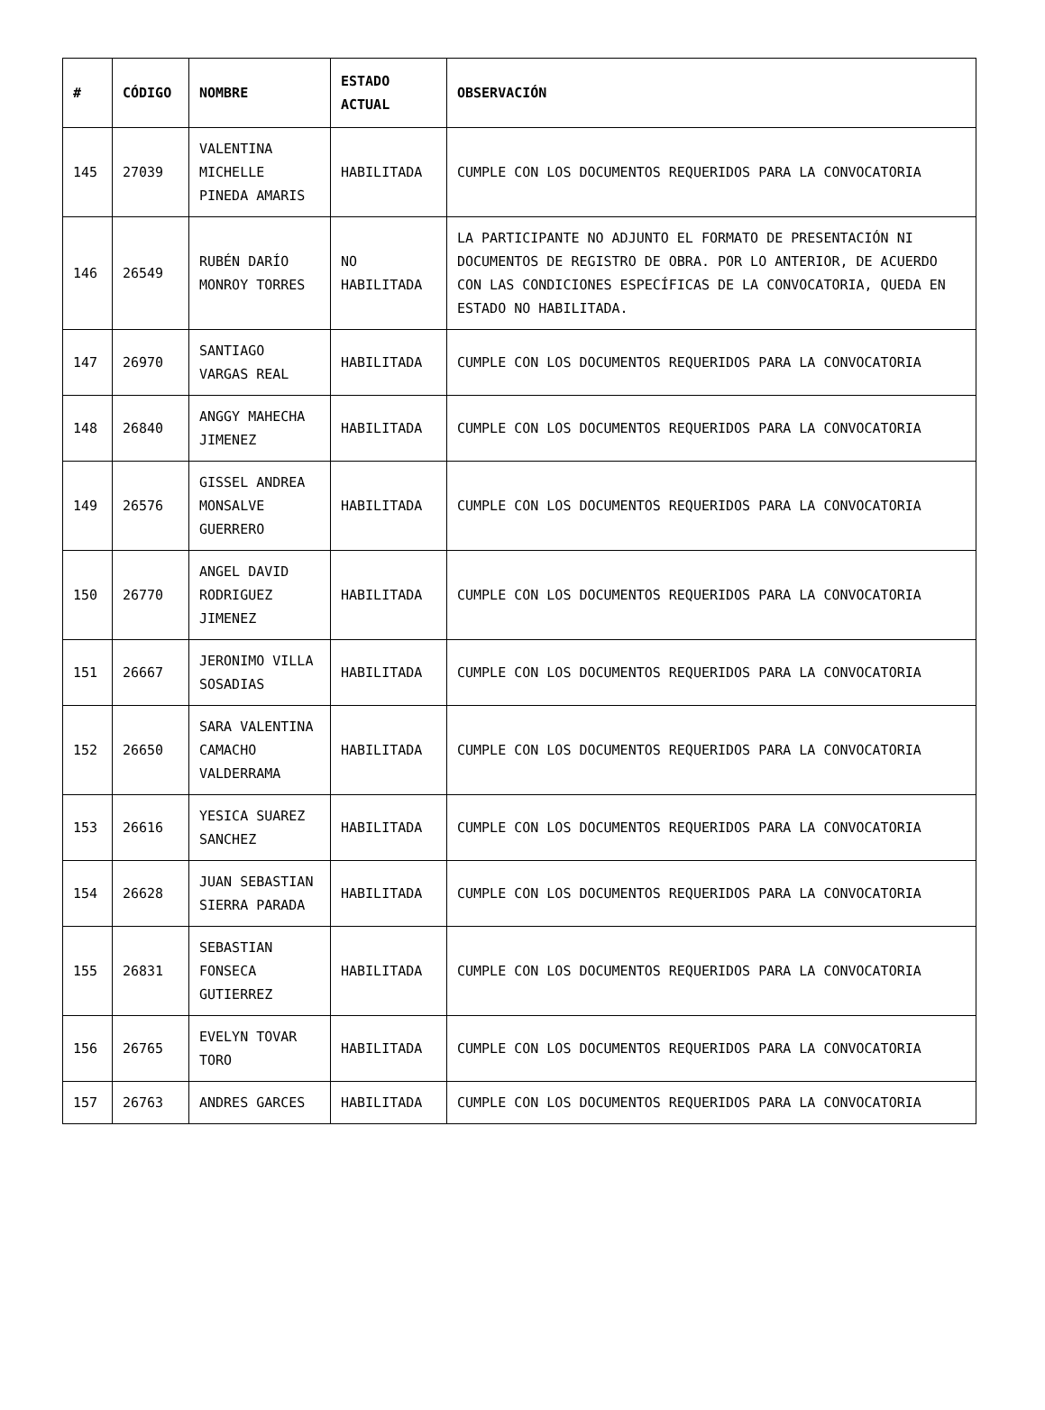| # | CÓDIGO | NOMBRE | ESTADO ACTUAL | OBSERVACIÓN |
| --- | --- | --- | --- | --- |
| 145 | 27039 | VALENTINA MICHELLE PINEDA AMARIS | HABILITADA | CUMPLE CON LOS DOCUMENTOS REQUERIDOS PARA LA CONVOCATORIA |
| 146 | 26549 | RUBÉN DARÍO MONROY TORRES | NO HABILITADA | LA PARTICIPANTE NO ADJUNTO EL FORMATO DE PRESENTACIÓN NI DOCUMENTOS DE REGISTRO DE OBRA. POR LO ANTERIOR, DE ACUERDO CON LAS CONDICIONES ESPECÍFICAS DE LA CONVOCATORIA, QUEDA EN ESTADO NO HABILITADA. |
| 147 | 26970 | SANTIAGO VARGAS REAL | HABILITADA | CUMPLE CON LOS DOCUMENTOS REQUERIDOS PARA LA CONVOCATORIA |
| 148 | 26840 | ANGGY MAHECHA JIMENEZ | HABILITADA | CUMPLE CON LOS DOCUMENTOS REQUERIDOS PARA LA CONVOCATORIA |
| 149 | 26576 | GISSEL ANDREA MONSALVE GUERRERO | HABILITADA | CUMPLE CON LOS DOCUMENTOS REQUERIDOS PARA LA CONVOCATORIA |
| 150 | 26770 | ANGEL DAVID RODRIGUEZ JIMENEZ | HABILITADA | CUMPLE CON LOS DOCUMENTOS REQUERIDOS PARA LA CONVOCATORIA |
| 151 | 26667 | JERONIMO VILLA SOSADIAS | HABILITADA | CUMPLE CON LOS DOCUMENTOS REQUERIDOS PARA LA CONVOCATORIA |
| 152 | 26650 | SARA VALENTINA CAMACHO VALDERRAMA | HABILITADA | CUMPLE CON LOS DOCUMENTOS REQUERIDOS PARA LA CONVOCATORIA |
| 153 | 26616 | YESICA SUAREZ SANCHEZ | HABILITADA | CUMPLE CON LOS DOCUMENTOS REQUERIDOS PARA LA CONVOCATORIA |
| 154 | 26628 | JUAN SEBASTIAN SIERRA PARADA | HABILITADA | CUMPLE CON LOS DOCUMENTOS REQUERIDOS PARA LA CONVOCATORIA |
| 155 | 26831 | SEBASTIAN FONSECA GUTIERREZ | HABILITADA | CUMPLE CON LOS DOCUMENTOS REQUERIDOS PARA LA CONVOCATORIA |
| 156 | 26765 | EVELYN TOVAR TORO | HABILITADA | CUMPLE CON LOS DOCUMENTOS REQUERIDOS PARA LA CONVOCATORIA |
| 157 | 26763 | ANDRES GARCES | HABILITADA | CUMPLE CON LOS DOCUMENTOS REQUERIDOS PARA LA CONVOCATORIA |